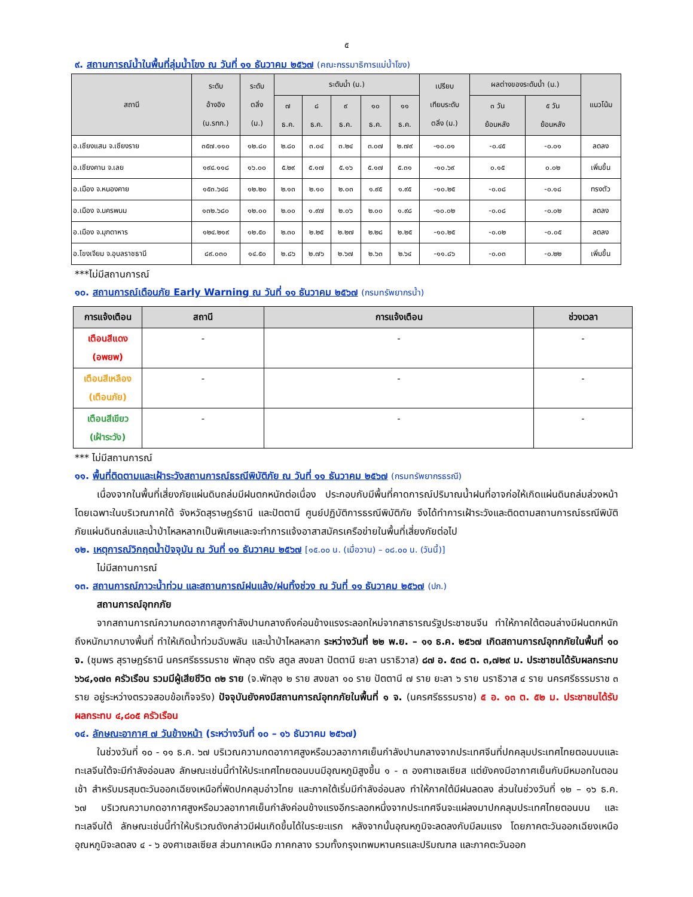๕
๙. สถานการณ์น้ำในพื้นที่ลุ่มน้ำโขง ณ วันที่ ๑๑ ธันวาคม ๒๕๖๗ (คณะกรรมาธิการแม่น้ำโขง)
| สถานี | ระดับ อ้างอิง (ม.รทก.) | ระดับ ตลิ่ง (ม.) | ระดับน้ำ (ม.) | | | | | เปรียบ เทียบระดับ ตลิ่ง (ม.) | ผลต่างของระดับน้ำ (ม.) | | แนวโน้ม |
| --- | --- | --- | --- | --- | --- | --- | --- | --- | --- | --- | --- |
| | | | ๗ ธ.ค. | ๘ ธ.ค. | ๙ ธ.ค. | ๑๐ ธ.ค. | ๑๑ ธ.ค. | | ๓ วัน ย้อนหลัง | ๕ วัน ย้อนหลัง | |
| อ.เชียงแสน จ.เชียงราย | ๓๕๗.๑๑๐ | ๑๒.๘๐ | ๒.๘๐ | ๓.๐๔ | ๓.๒๔ | ๓.๐๗ | ๒.๗๙ | -๑๐.๐๑ | -๐.๔๕ | -๐.๐๑ | ลดลง |
| อ.เชียงคาน จ.เลย | ๑๙๔.๑๑๘ | ๑๖.๐๐ | ๕.๒๙ | ๕.๑๗ | ๕.๑๖ | ๕.๑๗ | ๕.๓๑ | -๑๐.๖๙ | ๐.๑๕ | ๐.๐๒ | เพิ่มขึ้น |
| อ.เมือง จ.หนองคาย | ๑๕๓.๖๔๘ | ๑๒.๒๐ | ๒.๑๓ | ๒.๑๐ | ๒.๐๓ | ๑.๙๕ | ๑.๙๕ | -๑๐.๒๕ | -๐.๐๘ | -๐.๑๘ | ทรงตัว |
| อ.เมือง จ.นครพนม | ๑๓๒.๖๘๐ | ๑๒.๐๐ | ๒.๐๐ | ๑.๙๗ | ๒.๐๖ | ๒.๐๐ | ๑.๙๘ | -๑๐.๐๒ | -๐.๐๘ | -๐.๐๒ | ลดลง |
| อ.เมือง จ.มุกดาหาร | ๑๒๔.๒๑๙ | ๑๒.๕๐ | ๒.๓๐ | ๒.๒๕ | ๒.๒๗ | ๒.๒๘ | ๒.๒๕ | -๑๐.๒๕ | -๐.๐๒ | -๐.๐๕ | ลดลง |
| อ.โขงเจียม จ.อุบลราชธานี | ๘๙.๐๓๐ | ๑๔.๕๐ | ๒.๘๖ | ๒.๗๖ | ๒.๖๗ | ๒.๖๓ | ๒.๖๔ | -๑๑.๘๖ | -๐.๐๓ | -๐.๒๒ | เพิ่มขึ้น |
***ไม่มีสถานการณ์
๑๐. สถานการณ์เตือนภัย Early Warning ณ วันที่ ๑๑ ธันวาคม ๒๕๖๗ (กรมทรัพยากรน้ำ)
| การแจ้งเตือน | สถานี | การแจ้งเตือน | ช่วงเวลา |
| --- | --- | --- | --- |
| เตือนสีแดง (อพยพ) | - | - | - |
| เตือนสีเหลือง (เตือนภัย) | - | - | - |
| เตือนสีเขียว (เฝ้าระวัง) | - | - | - |
*** ไม่มีสถานการณ์
๑๑. พื้นที่ติดตามและเฝ้าระวังสถานการณ์ธรณีพิบัติภัย ณ วันที่ ๑๑ ธันวาคม ๒๕๖๗ (กรมทรัพยากรธรณี)
เนื่องจากในพื้นที่เสี่ยงภัยแผ่นดินถล่มมีฝนตกหนักต่อเนื่อง ประกอบกับมีพื้นที่คาดการณ์ปริมาณน้ำฝนที่อาจก่อให้เกิดแผ่นดินถล่มล่วงหน้า โดยเฉพาะในบริเวณภาคใต้ จังหวัดสุราษฎร์ธานี และปัตตานี ศูนย์ปฏิบัติการธรณีพิบัติภัย จึงได้ทำการเฝ้าระวังและติดตามสถานการณ์ธรณีพิบัติภัยแผ่นดินถล่มและน้ำป่าไหลหลากเป็นพิเศษและจะทำการแจ้งอาสาสมัครเครือข่ายในพื้นที่เสี่ยงภัยต่อไป
๑๒. เหตุการณ์วิกฤตน้ำปัจจุบัน ณ วันที่ ๑๑ ธันวาคม ๒๕๖๗ [๑๕.๐๐ น. (เมื่อวาน) – ๐๘.๐๐ น. (วันนี้)]
ไม่มีสถานการณ์
๑๓. สถานการณ์ภาวะน้ำท่วม และสถานการณ์ฝนแล้ง/ฝนทิ้งช่วง ณ วันที่ ๑๑ ธันวาคม ๒๕๖๗ (ปภ.)
สถานการณ์อุทกภัย
จากสถานการณ์ความกดอากาศสูงกำลังปานกลางถึงค่อนข้างแรงระลอกใหม่จากสาธารณรัฐประชาชนจีน ทำให้ภาคใต้ตอนล่างมีฝนตกหนักถึงหนักมากบางพื้นที่ ทำให้เกิดน้ำท่วมฉับพลัน และน้ำป่าไหลหลาก ระหว่างวันที่ ๒๒ พ.ย. – ๑๑ ธ.ค. ๒๕๖๗ เกิดสถานการณ์อุทกภัยในพื้นที่ ๑๐ จ. (ชุมพร สุราษฎร์ธานี นครศรีธรรมราช พัทลุง ตรัง สตูล สงขลา ปัตตานี ยะลา นราธิวาส) ๘๗ อ. ๕๓๘ ต. ๓,๗๒๙ ม. ประชาชนได้รับผลกระทบ ๖๖๔,๑๗๓ ครัวเรือน รวมมีผู้เสียชีวิต ๓๒ ราย (จ.พัทลุง ๒ ราย สงขลา ๑๐ ราย ปัตตานี ๗ ราย ยะลา ๖ ราย นราธิวาส ๔ ราย นครศรีธรรมราช ๓ ราย อยู่ระหว่างตรวจสอบข้อเท็จจริง) ปัจจุบันยังคงมีสถานการณ์อุทกภัยในพื้นที่ ๑ จ. (นครศรีธรรมราช) ๕ อ. ๑๓ ต. ๕๒ ม. ประชาชนได้รับผลกระทบ ๔,๘๐๕ ครัวเรือน
๑๔. ลักษณะอากาศ ๗ วันข้างหน้า (ระหว่างวันที่ ๑๐ – ๑๖ ธันวาคม ๒๕๖๗)
ในช่วงวันที่ ๑๐ - ๑๑ ธ.ค. ๖๗ บริเวณความกดอากาศสูงหรือมวลอากาศเย็นกำลังปานกลางจากประเทศจีนที่ปกคลุมประเทศไทยตอนบนและทะเลจีนใต้จะมีกำลังอ่อนลง ลักษณะเช่นนี้ทำให้ประเทศไทยตอนบนมีอุณหภูมิสูงขึ้น ๑ - ๓ องศาเซลเซียส แต่ยังคงมีอากาศเย็นกับมีหมอกในตอนเช้า สำหรับมรสุมตะวันออกเฉียงเหนือที่พัดปกคลุมอ่าวไทย และภาคใต้เริ่มมีกำลังอ่อนลง ทำให้ภาคใต้มีฝนลดลง ส่วนในช่วงวันที่ ๑๒ – ๑๖ ธ.ค. ๖๗ บริเวณความกดอากาศสูงหรือมวลอากาศเย็นกำลังค่อนข้างแรงอีกระลอกหนึ่งจากประเทศจีนจะแผ่ลงมาปกคลุมประเทศไทยตอนบน และทะเลจีนใต้ ลักษณะเช่นนี้ทำให้บริเวณดังกล่าวมีฝนเกิดขึ้นได้ในระยะแรก หลังจากนั้นอุณหภูมิจะลดลงกับมีลมแรง โดยภาคตะวันออกเฉียงเหนือ อุณหภูมิจะลดลง ๔ - ๖ องศาเซลเซียส ส่วนภาคเหนือ ภาคกลาง รวมทั้งกรุงเทพมหานครและปริมณฑล และภาคตะวันออก